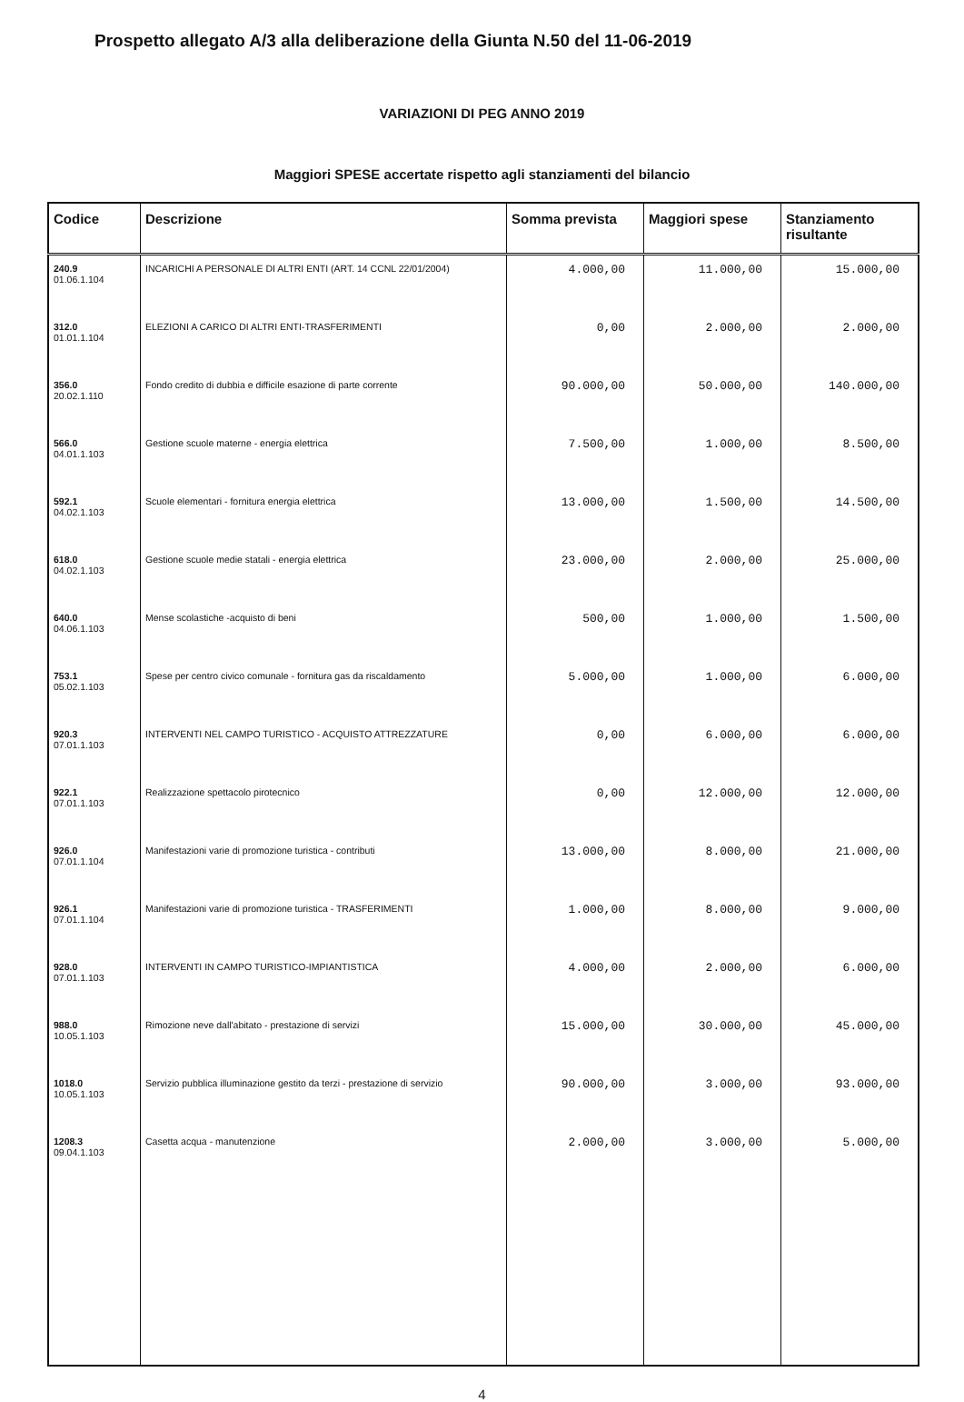Prospetto allegato A/3 alla deliberazione della Giunta N.50 del 11-06-2019
VARIAZIONI DI PEG ANNO 2019
Maggiori SPESE accertate rispetto agli stanziamenti del bilancio
| Codice | Descrizione | Somma prevista | Maggiori spese | Stanziamento risultante |
| --- | --- | --- | --- | --- |
| 240.9 01.06.1.104 | INCARICHI A PERSONALE DI ALTRI ENTI (ART. 14 CCNL 22/01/2004) | 4.000,00 | 11.000,00 | 15.000,00 |
| 312.0 01.01.1.104 | ELEZIONI A CARICO DI ALTRI ENTI-TRASFERIMENTI | 0,00 | 2.000,00 | 2.000,00 |
| 356.0 20.02.1.110 | Fondo credito di dubbia e difficile esazione di parte corrente | 90.000,00 | 50.000,00 | 140.000,00 |
| 566.0 04.01.1.103 | Gestione scuole materne - energia elettrica | 7.500,00 | 1.000,00 | 8.500,00 |
| 592.1 04.02.1.103 | Scuole elementari - fornitura energia elettrica | 13.000,00 | 1.500,00 | 14.500,00 |
| 618.0 04.02.1.103 | Gestione scuole medie statali - energia elettrica | 23.000,00 | 2.000,00 | 25.000,00 |
| 640.0 04.06.1.103 | Mense scolastiche -acquisto di beni | 500,00 | 1.000,00 | 1.500,00 |
| 753.1 05.02.1.103 | Spese per centro civico comunale - fornitura gas da riscaldamento | 5.000,00 | 1.000,00 | 6.000,00 |
| 920.3 07.01.1.103 | INTERVENTI NEL CAMPO TURISTICO - ACQUISTO ATTREZZATURE | 0,00 | 6.000,00 | 6.000,00 |
| 922.1 07.01.1.103 | Realizzazione spettacolo pirotecnico | 0,00 | 12.000,00 | 12.000,00 |
| 926.0 07.01.1.104 | Manifestazioni varie di promozione turistica - contributi | 13.000,00 | 8.000,00 | 21.000,00 |
| 926.1 07.01.1.104 | Manifestazioni varie di promozione turistica - TRASFERIMENTI | 1.000,00 | 8.000,00 | 9.000,00 |
| 928.0 07.01.1.103 | INTERVENTI IN CAMPO TURISTICO-IMPIANTISTICA | 4.000,00 | 2.000,00 | 6.000,00 |
| 988.0 10.05.1.103 | Rimozione neve dall'abitato - prestazione di servizi | 15.000,00 | 30.000,00 | 45.000,00 |
| 1018.0 10.05.1.103 | Servizio pubblica illuminazione gestito da terzi - prestazione di servizio | 90.000,00 | 3.000,00 | 93.000,00 |
| 1208.3 09.04.1.103 | Casetta acqua - manutenzione | 2.000,00 | 3.000,00 | 5.000,00 |
4